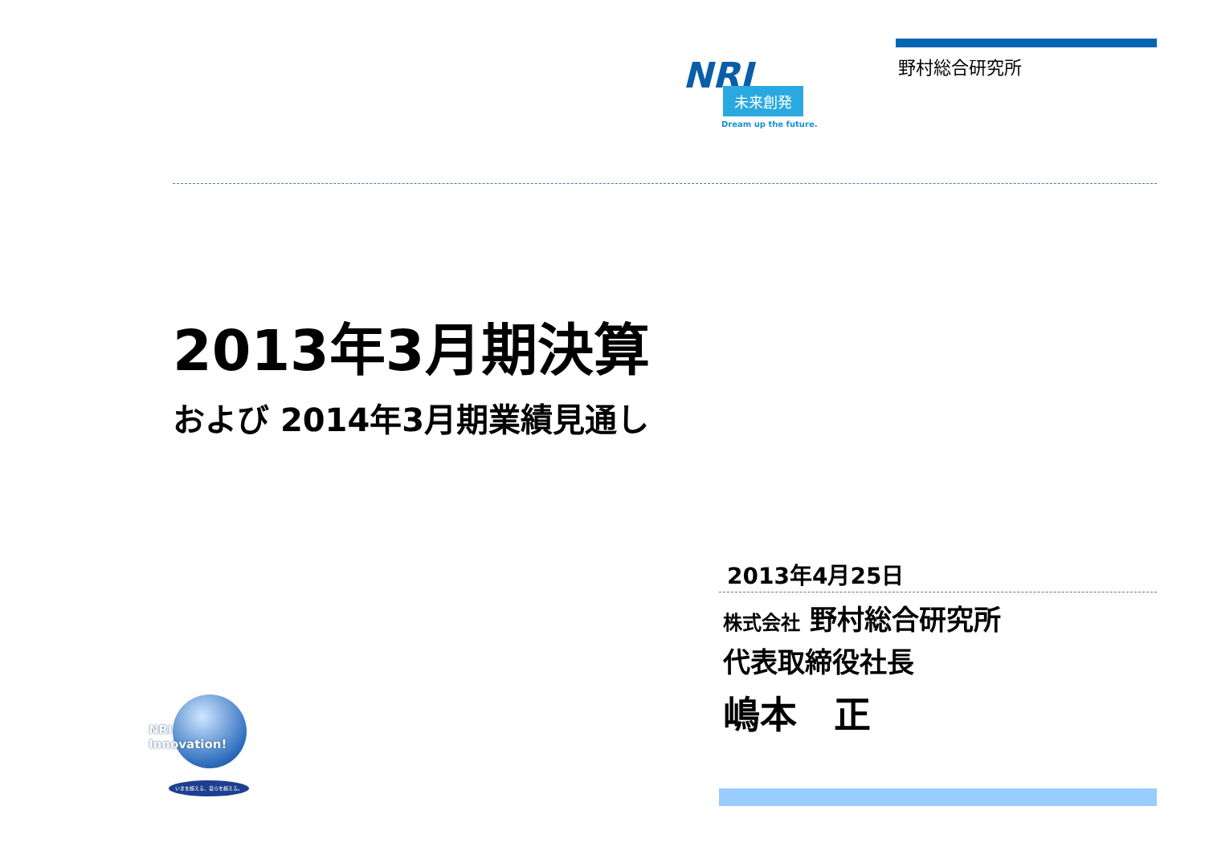野村総合研究所
NRI
未来創発
Dream up the future.
2013年3月期決算
および 2014年3月期業績見通し
2013年4月25日
株式会社 野村総合研究所
代表取締役社長
嶋本　正
NRI Innovation!
いまを超える、自らを超える。